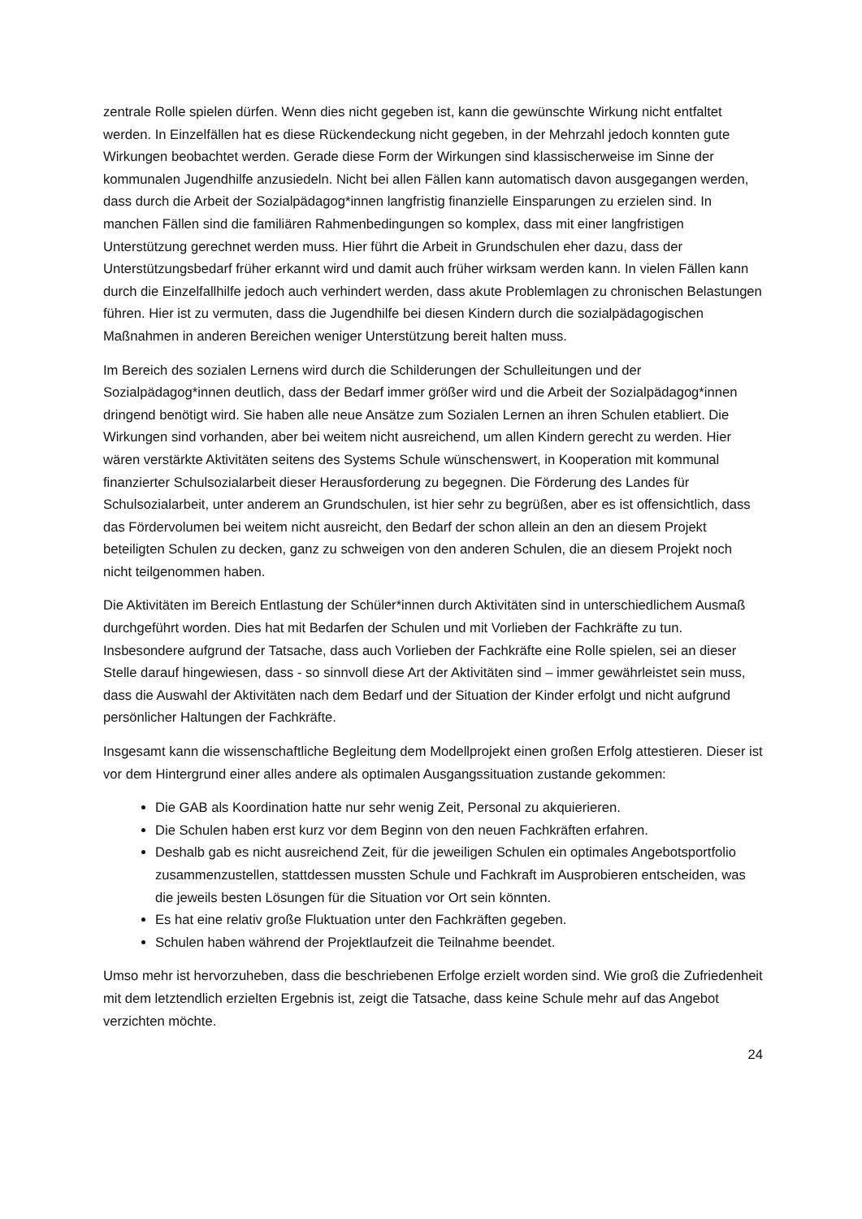zentrale Rolle spielen dürfen. Wenn dies nicht gegeben ist, kann die gewünschte Wirkung nicht entfaltet werden. In Einzelfällen hat es diese Rückendeckung nicht gegeben, in der Mehrzahl jedoch konnten gute Wirkungen beobachtet werden. Gerade diese Form der Wirkungen sind klassischerweise im Sinne der kommunalen Jugendhilfe anzusiedeln. Nicht bei allen Fällen kann automatisch davon ausgegangen werden, dass durch die Arbeit der Sozialpädagog*innen langfristig finanzielle Einsparungen zu erzielen sind. In manchen Fällen sind die familiären Rahmenbedingungen so komplex, dass mit einer langfristigen Unterstützung gerechnet werden muss. Hier führt die Arbeit in Grundschulen eher dazu, dass der Unterstützungsbedarf früher erkannt wird und damit auch früher wirksam werden kann. In vielen Fällen kann durch die Einzelfallhilfe jedoch auch verhindert werden, dass akute Problemlagen zu chronischen Belastungen führen. Hier ist zu vermuten, dass die Jugendhilfe bei diesen Kindern durch die sozialpädagogischen Maßnahmen in anderen Bereichen weniger Unterstützung bereit halten muss.
Im Bereich des sozialen Lernens wird durch die Schilderungen der Schulleitungen und der Sozialpädagog*innen deutlich, dass der Bedarf immer größer wird und die Arbeit der Sozialpädagog*innen dringend benötigt wird. Sie haben alle neue Ansätze zum Sozialen Lernen an ihren Schulen etabliert. Die Wirkungen sind vorhanden, aber bei weitem nicht ausreichend, um allen Kindern gerecht zu werden. Hier wären verstärkte Aktivitäten seitens des Systems Schule wünschenswert, in Kooperation mit kommunal finanzierter Schulsozialarbeit dieser Herausforderung zu begegnen. Die Förderung des Landes für Schulsozialarbeit, unter anderem an Grundschulen, ist hier sehr zu begrüßen, aber es ist offensichtlich, dass das Fördervolumen bei weitem nicht ausreicht, den Bedarf der schon allein an den an diesem Projekt beteiligten Schulen zu decken, ganz zu schweigen von den anderen Schulen, die an diesem Projekt noch nicht teilgenommen haben.
Die Aktivitäten im Bereich Entlastung der Schüler*innen durch Aktivitäten sind in unterschiedlichem Ausmaß durchgeführt worden. Dies hat mit Bedarfen der Schulen und mit Vorlieben der Fachkräfte zu tun. Insbesondere aufgrund der Tatsache, dass auch Vorlieben der Fachkräfte eine Rolle spielen, sei an dieser Stelle darauf hingewiesen, dass - so sinnvoll diese Art der Aktivitäten sind – immer gewährleistet sein muss, dass die Auswahl der Aktivitäten nach dem Bedarf und der Situation der Kinder erfolgt und nicht aufgrund persönlicher Haltungen der Fachkräfte.
Insgesamt kann die wissenschaftliche Begleitung dem Modellprojekt einen großen Erfolg attestieren. Dieser ist vor dem Hintergrund einer alles andere als optimalen Ausgangssituation zustande gekommen:
Die GAB als Koordination hatte nur sehr wenig Zeit, Personal zu akquierieren.
Die Schulen haben erst kurz vor dem Beginn von den neuen Fachkräften erfahren.
Deshalb gab es nicht ausreichend Zeit, für die jeweiligen Schulen ein optimales Angebotsportfolio zusammenzustellen, stattdessen mussten Schule und Fachkraft im Ausprobieren entscheiden, was die jeweils besten Lösungen für die Situation vor Ort sein könnten.
Es hat eine relativ große Fluktuation unter den Fachkräften gegeben.
Schulen haben während der Projektlaufzeit die Teilnahme beendet.
Umso mehr ist hervorzuheben, dass die beschriebenen Erfolge erzielt worden sind. Wie groß die Zufriedenheit mit dem letztendlich erzielten Ergebnis ist, zeigt die Tatsache, dass keine Schule mehr auf das Angebot verzichten möchte.
24